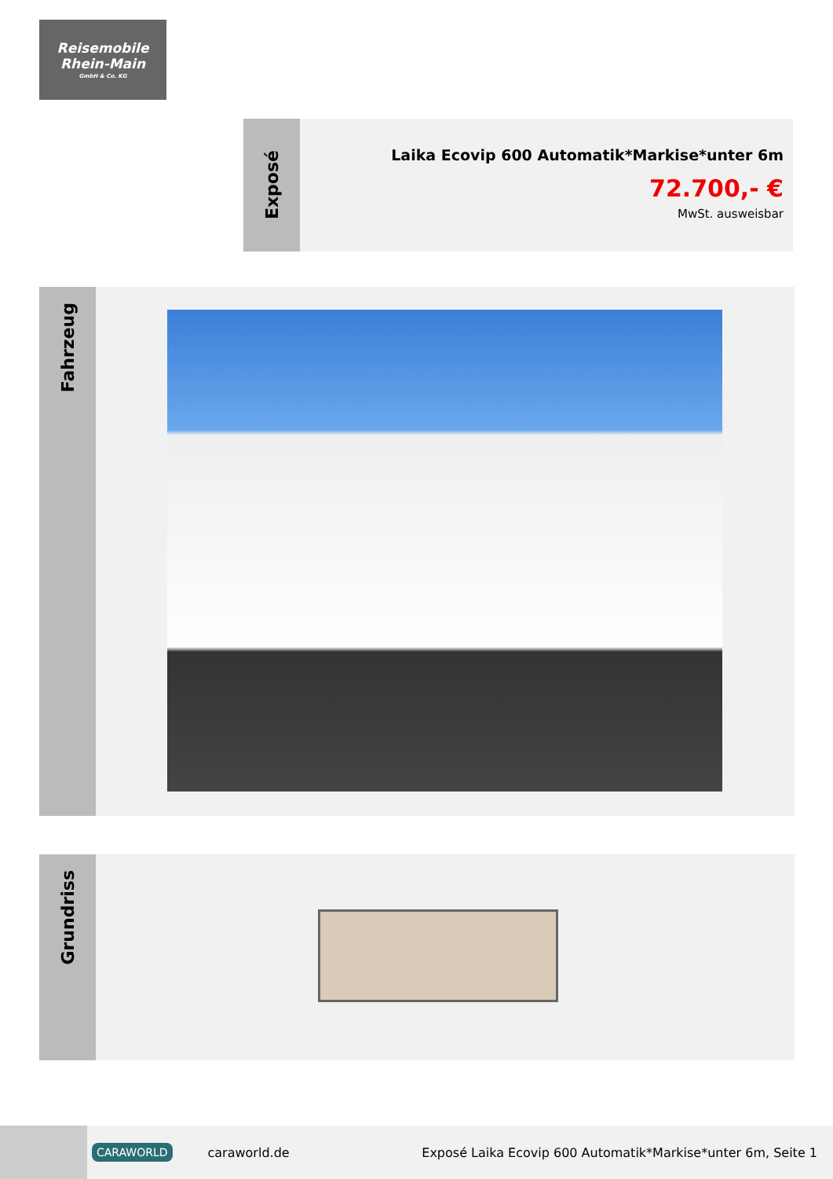Reisemobile
Rhein-Main
GmbH & Co. KG
Exposé
Laika Ecovip 600 Automatik*Markise*unter 6m
72.700,- €
MwSt. ausweisbar
Fahrzeug
Grundriss
CARAWORLD caraworld.de Exposé Laika Ecovip 600 Automatik*Markise*unter 6m, Seite 1